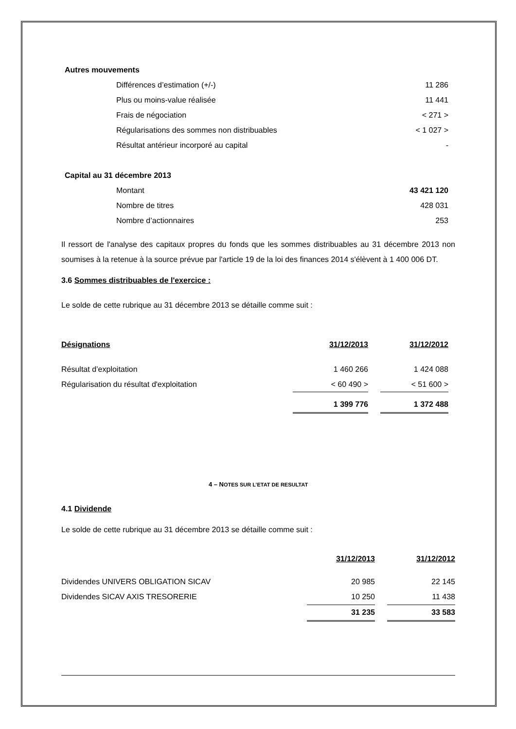| Autres mouvements | |
| Différences d’estimation (+/-) | 11 286 |
| Plus ou moins-value réalisée | 11 441 |
| Frais de négociation | < 271 > |
| Régularisations des sommes non distribuables | < 1 027 > |
| Résultat antérieur incorporé au capital | - |
| Capital au 31 décembre 2013 | |
| Montant | 43 421 120 |
| Nombre de titres | 428 031 |
| Nombre d’actionnaires | 253 |
Il ressort de l'analyse des capitaux propres du fonds que les sommes distribuables au 31 décembre 2013 non soumises à la retenue à la source prévue par l'article 19 de la loi des finances 2014 s'élèvent à 1 400 006 DT.
3.6 Sommes distribuables de l'exercice :
Le solde de cette rubrique au 31 décembre 2013 se détaille comme suit :
| Désignations | 31/12/2013 | | 31/12/2012 |
| Résultat d’exploitation | 1 460 266 | | 1 424 088 |
| Régularisation du résultat d'exploitation | < 60 490 > | | < 51 600 > |
| | 1 399 776 | | 1 372 488 |
4 – NOTES SUR L’ETAT DE RESULTAT
4.1 Dividende
Le solde de cette rubrique au 31 décembre 2013 se détaille comme suit :
| | 31/12/2013 | | 31/12/2012 |
| Dividendes UNIVERS OBLIGATION SICAV | 20 985 | | 22 145 |
| Dividendes SICAV AXIS TRESORERIE | 10 250 | | 11 438 |
| | 31 235 | | 33 583 |